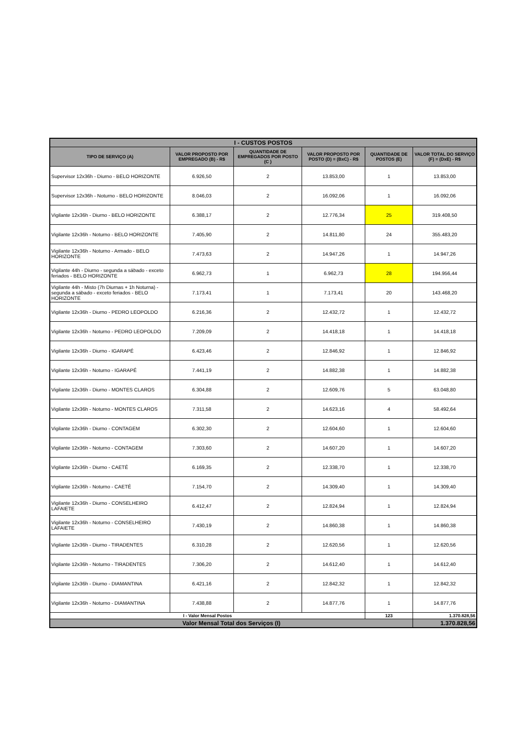| I - CUSTOS POSTOS | | | | | |
| --- | --- | --- | --- | --- | --- |
| TIPO DE SERVIÇO (A) | VALOR PROPOSTO POR EMPREGADO (B) - R$ | QUANTIDADE DE EMPREGADOS POR POSTO (C ) | VALOR PROPOSTO POR POSTO (D) = (BxC) - R$ | QUANTIDADE DE POSTOS (E) | VALOR TOTAL DO SERVIÇO (F) = (DxE) - R$ |
| Supervisor 12x36h - Diurno - BELO HORIZONTE | 6.926,50 | 2 | 13.853,00 | 1 | 13.853,00 |
| Supervisor 12x36h - Noturno - BELO HORIZONTE | 8.046,03 | 2 | 16.092,06 | 1 | 16.092,06 |
| Vigilante 12x36h - Diurno - BELO HORIZONTE | 6.388,17 | 2 | 12.776,34 | 25 | 319.408,50 |
| Vigilante 12x36h - Noturno - BELO HORIZONTE | 7.405,90 | 2 | 14.811,80 | 24 | 355.483,20 |
| Vigilante 12x36h - Noturno - Armado - BELO HORIZONTE | 7.473,63 | 2 | 14.947,26 | 1 | 14.947,26 |
| Vigilante 44h - Diurno - segunda a sábado - exceto feriados - BELO HORIZONTE | 6.962,73 | 1 | 6.962,73 | 28 | 194.956,44 |
| Vigilante 44h - Misto (7h Diurnas + 1h Noturna) - segunda a sábado - exceto feriados - BELO HORIZONTE | 7.173,41 | 1 | 7.173,41 | 20 | 143.468,20 |
| Vigilante 12x36h - Diurno - PEDRO LEOPOLDO | 6.216,36 | 2 | 12.432,72 | 1 | 12.432,72 |
| Vigilante 12x36h - Noturno - PEDRO LEOPOLDO | 7.209,09 | 2 | 14.418,18 | 1 | 14.418,18 |
| Vigilante 12x36h - Diurno - IGARAPÉ | 6.423,46 | 2 | 12.846,92 | 1 | 12.846,92 |
| Vigilante 12x36h - Noturno - IGARAPÉ | 7.441,19 | 2 | 14.882,38 | 1 | 14.882,38 |
| Vigilante 12x36h - Diurno - MONTES CLAROS | 6.304,88 | 2 | 12.609,76 | 5 | 63.048,80 |
| Vigilante 12x36h - Noturno - MONTES CLAROS | 7.311,58 | 2 | 14.623,16 | 4 | 58.492,64 |
| Vigilante 12x36h - Diurno - CONTAGEM | 6.302,30 | 2 | 12.604,60 | 1 | 12.604,60 |
| Vigilante 12x36h - Noturno - CONTAGEM | 7.303,60 | 2 | 14.607,20 | 1 | 14.607,20 |
| Vigilante 12x36h - Diurno - CAETÉ | 6.169,35 | 2 | 12.338,70 | 1 | 12.338,70 |
| Vigilante 12x36h - Noturno - CAETÉ | 7.154,70 | 2 | 14.309,40 | 1 | 14.309,40 |
| Vigilante 12x36h - Diurno - CONSELHEIRO LAFAIETE | 6.412,47 | 2 | 12.824,94 | 1 | 12.824,94 |
| Vigilante 12x36h - Noturno - CONSELHEIRO LAFAIETE | 7.430,19 | 2 | 14.860,38 | 1 | 14.860,38 |
| Vigilante 12x36h - Diurno - TIRADENTES | 6.310,28 | 2 | 12.620,56 | 1 | 12.620,56 |
| Vigilante 12x36h - Noturno - TIRADENTES | 7.306,20 | 2 | 14.612,40 | 1 | 14.612,40 |
| Vigilante 12x36h - Diurno - DIAMANTINA | 6.421,16 | 2 | 12.842,32 | 1 | 12.842,32 |
| Vigilante 12x36h - Noturno - DIAMANTINA | 7.438,88 | 2 | 14.877,76 | 1 | 14.877,76 |
| I - Valor Mensal Postos | | | | 123 | 1.370.828,56 |
| Valor Mensal Total dos Serviços (I) | | | | | 1.370.828,56 |